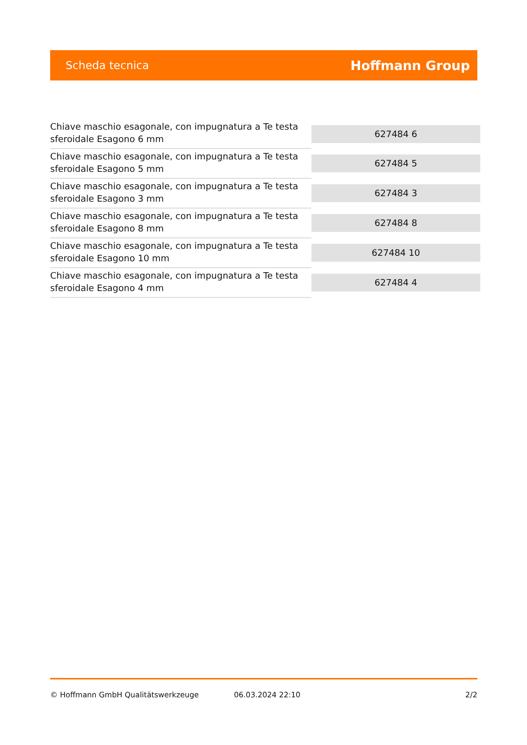Scheda tecnica Hoffmann Group
| Chiave maschio esagonale, con impugnatura a Te testa sferoidale Esagono 6 mm | 627484 6 |
| Chiave maschio esagonale, con impugnatura a Te testa sferoidale Esagono 5 mm | 627484 5 |
| Chiave maschio esagonale, con impugnatura a Te testa sferoidale Esagono 3 mm | 627484 3 |
| Chiave maschio esagonale, con impugnatura a Te testa sferoidale Esagono 8 mm | 627484 8 |
| Chiave maschio esagonale, con impugnatura a Te testa sferoidale Esagono 10 mm | 627484 10 |
| Chiave maschio esagonale, con impugnatura a Te testa sferoidale Esagono 4 mm | 627484 4 |
© Hoffmann GmbH Qualitätswerkzeuge 06.03.2024 22:10 2/2